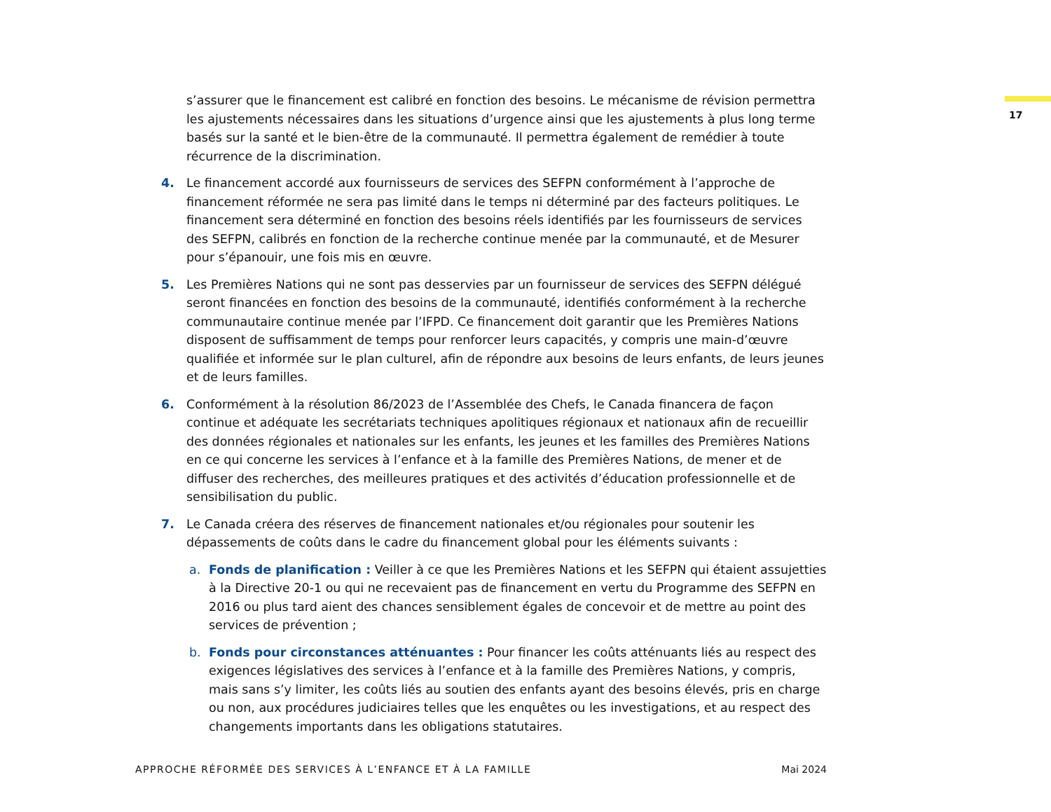17
s’assurer que le financement est calibré en fonction des besoins. Le mécanisme de révision permettra les ajustements nécessaires dans les situations d’urgence ainsi que les ajustements à plus long terme basés sur la santé et le bien-être de la communauté. Il permettra également de remédier à toute récurrence de la discrimination.
4. Le financement accordé aux fournisseurs de services des SEFPN conformément à l’approche de financement réformée ne sera pas limité dans le temps ni déterminé par des facteurs politiques. Le financement sera déterminé en fonction des besoins réels identifiés par les fournisseurs de services des SEFPN, calibrés en fonction de la recherche continue menée par la communauté, et de Mesurer pour s’épanouir, une fois mis en œuvre.
5. Les Premières Nations qui ne sont pas desservies par un fournisseur de services des SEFPN délégué seront financées en fonction des besoins de la communauté, identifiés conformément à la recherche communautaire continue menée par l’IFPD. Ce financement doit garantir que les Premières Nations disposent de suffisamment de temps pour renforcer leurs capacités, y compris une main-d’œuvre qualifiée et informée sur le plan culturel, afin de répondre aux besoins de leurs enfants, de leurs jeunes et de leurs familles.
6. Conformément à la résolution 86/2023 de l’Assemblée des Chefs, le Canada financera de façon continue et adéquate les secrétariats techniques apolitiques régionaux et nationaux afin de recueillir des données régionales et nationales sur les enfants, les jeunes et les familles des Premières Nations en ce qui concerne les services à l’enfance et à la famille des Premières Nations, de mener et de diffuser des recherches, des meilleures pratiques et des activités d’éducation professionnelle et de sensibilisation du public.
7. Le Canada créera des réserves de financement nationales et/ou régionales pour soutenir les dépassements de coûts dans le cadre du financement global pour les éléments suivants :
a. Fonds de planification : Veiller à ce que les Premières Nations et les SEFPN qui étaient assujetties à la Directive 20-1 ou qui ne recevaient pas de financement en vertu du Programme des SEFPN en 2016 ou plus tard aient des chances sensiblement égales de concevoir et de mettre au point des services de prévention ;
b. Fonds pour circonstances atténuantes : Pour financer les coûts atténuants liés au respect des exigences législatives des services à l’enfance et à la famille des Premières Nations, y compris, mais sans s’y limiter, les coûts liés au soutien des enfants ayant des besoins élevés, pris en charge ou non, aux procédures judiciaires telles que les enquêtes ou les investigations, et au respect des changements importants dans les obligations statutaires.
APPROCHE RÉFORMÉE DES SERVICES À L’ENFANCE ET À LA FAMILLE Mai 2024